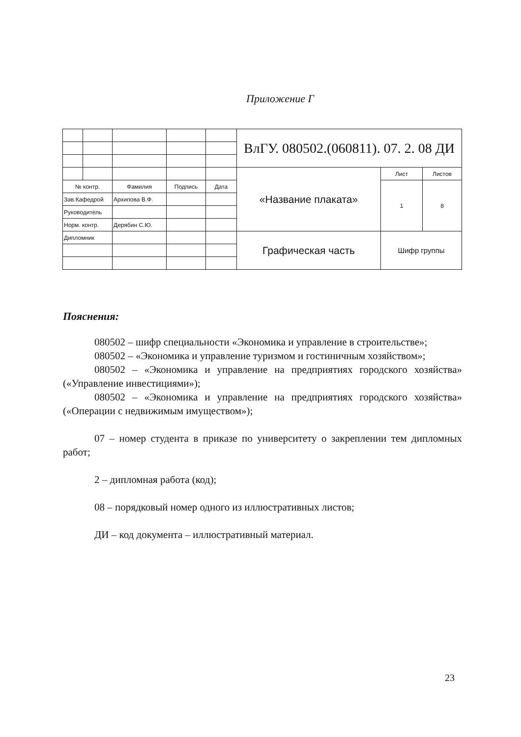Приложение Г
| | | | | | ВлГУ. 080502.(060811). 07. 2. 08 ДИ | | |
| | | | | | «Название плаката» | Лист | Листов |
| № контр. | | Фамилия | Подпись | Дата | | 1 | 8 |
| Зав.Кафедрой | | Архипова В.Ф. | | | | | |
| Руководитель | | | | | | | |
| Норм. контр. | | Дерябин С.Ю. | | | | | |
| Дипломник | | | | | Графическая часть | Шифр группы | |
Пояснения:
080502 – шифр специальности «Экономика и управление в строительстве»;
080502 – «Экономика и управление туризмом и гостиничным хозяйством»;
080502 – «Экономика и управление на предприятиях городского хозяйства» («Управление инвестициями»);
080502 – «Экономика и управление на предприятиях городского хозяйства» («Операции с недвижимым имуществом»);
07 – номер студента в приказе по университету о закреплении тем дипломных работ;
2 – дипломная работа (код);
08 – порядковый номер одного из иллюстративных листов;
ДИ – код документа – иллюстративный материал.
23